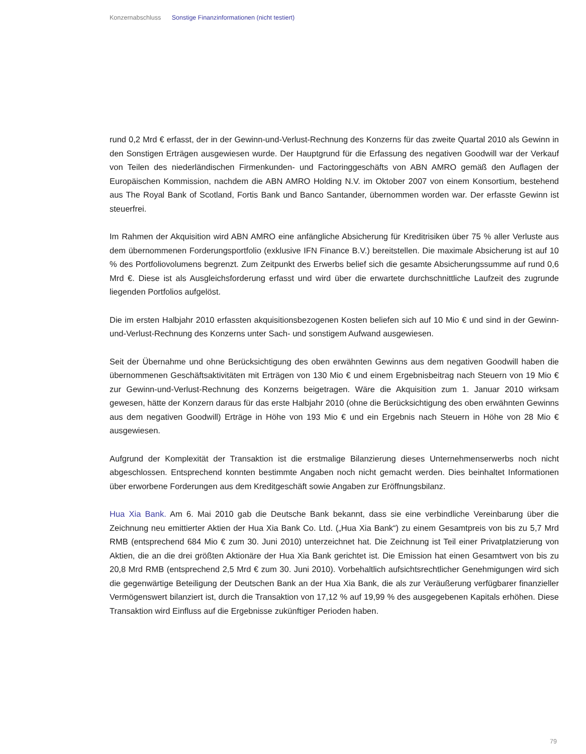Konzernabschluss Sonstige Finanzinformationen (nicht testiert)
rund 0,2 Mrd € erfasst, der in der Gewinn-und-Verlust-Rechnung des Konzerns für das zweite Quartal 2010 als Gewinn in den Sonstigen Erträgen ausgewiesen wurde. Der Hauptgrund für die Erfassung des negativen Goodwill war der Verkauf von Teilen des niederländischen Firmenkunden- und Factoringgeschäfts von ABN AMRO gemäß den Auflagen der Europäischen Kommission, nachdem die ABN AMRO Holding N.V. im Oktober 2007 von einem Konsortium, bestehend aus The Royal Bank of Scotland, Fortis Bank und Banco Santander, übernommen worden war. Der erfasste Gewinn ist steuerfrei.
Im Rahmen der Akquisition wird ABN AMRO eine anfängliche Absicherung für Kreditrisiken über 75 % aller Verluste aus dem übernommenen Forderungsportfolio (exklusive IFN Finance B.V.) bereitstellen. Die maximale Absicherung ist auf 10 % des Portfoliovolumens begrenzt. Zum Zeitpunkt des Erwerbs belief sich die gesamte Absicherungssumme auf rund 0,6 Mrd €. Diese ist als Ausgleichsforderung erfasst und wird über die erwartete durchschnittliche Laufzeit des zugrunde liegenden Portfolios aufgelöst.
Die im ersten Halbjahr 2010 erfassten akquisitionsbezogenen Kosten beliefen sich auf 10 Mio € und sind in der Gewinn-und-Verlust-Rechnung des Konzerns unter Sach- und sonstigem Aufwand ausgewiesen.
Seit der Übernahme und ohne Berücksichtigung des oben erwähnten Gewinns aus dem negativen Goodwill haben die übernommenen Geschäftsaktivitäten mit Erträgen von 130 Mio € und einem Ergebnisbeitrag nach Steuern von 19 Mio € zur Gewinn-und-Verlust-Rechnung des Konzerns beigetragen. Wäre die Akquisition zum 1. Januar 2010 wirksam gewesen, hätte der Konzern daraus für das erste Halbjahr 2010 (ohne die Berücksichtigung des oben erwähnten Gewinns aus dem negativen Goodwill) Erträge in Höhe von 193 Mio € und ein Ergebnis nach Steuern in Höhe von 28 Mio € ausgewiesen.
Aufgrund der Komplexität der Transaktion ist die erstmalige Bilanzierung dieses Unternehmenserwerbs noch nicht abgeschlossen. Entsprechend konnten bestimmte Angaben noch nicht gemacht werden. Dies beinhaltet Informationen über erworbene Forderungen aus dem Kreditgeschäft sowie Angaben zur Eröffnungsbilanz.
Hua Xia Bank. Am 6. Mai 2010 gab die Deutsche Bank bekannt, dass sie eine verbindliche Vereinbarung über die Zeichnung neu emittierter Aktien der Hua Xia Bank Co. Ltd. („Hua Xia Bank“) zu einem Gesamtpreis von bis zu 5,7 Mrd RMB (entsprechend 684 Mio € zum 30. Juni 2010) unterzeichnet hat. Die Zeichnung ist Teil einer Privatplatzierung von Aktien, die an die drei größten Aktionäre der Hua Xia Bank gerichtet ist. Die Emission hat einen Gesamtwert von bis zu 20,8 Mrd RMB (entsprechend 2,5 Mrd € zum 30. Juni 2010). Vorbehaltlich aufsichtsrechtlicher Genehmigungen wird sich die gegenwärtige Beteiligung der Deutschen Bank an der Hua Xia Bank, die als zur Veräußerung verfügbarer finanzieller Vermögenswert bilanziert ist, durch die Transaktion von 17,12 % auf 19,99 % des ausgegebenen Kapitals erhöhen. Diese Transaktion wird Einfluss auf die Ergebnisse zukünftiger Perioden haben.
79